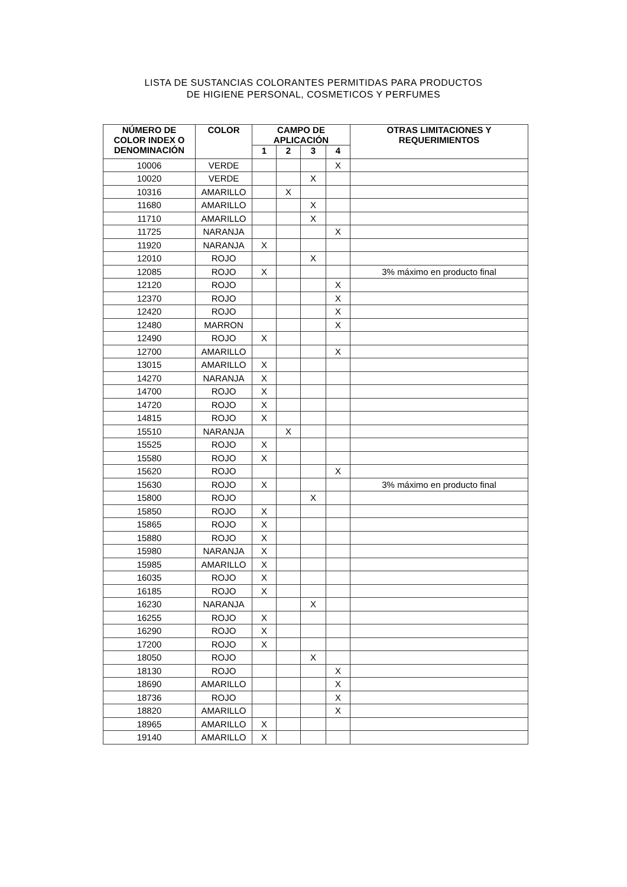LISTA DE SUSTANCIAS COLORANTES PERMITIDAS PARA PRODUCTOS
DE HIGIENE PERSONAL, COSMETICOS Y PERFUMES
| NÚMERO DE COLOR INDEX O DENOMINACIÓN | COLOR | CAMPO DE APLICACIÓN | | | | OTRAS LIMITACIONES Y REQUERIMIENTOS |
| --- | --- | --- | --- | --- | --- | --- |
| | | 1 | 2 | 3 | 4 | |
| 10006 | VERDE | | | | X | |
| 10020 | VERDE | | | X | | |
| 10316 | AMARILLO | | X | | | |
| 11680 | AMARILLO | | | X | | |
| 11710 | AMARILLO | | | X | | |
| 11725 | NARANJA | | | | X | |
| 11920 | NARANJA | X | | | | |
| 12010 | ROJO | | | X | | |
| 12085 | ROJO | X | | | | 3% máximo en producto final |
| 12120 | ROJO | | | | X | |
| 12370 | ROJO | | | | X | |
| 12420 | ROJO | | | | X | |
| 12480 | MARRON | | | | X | |
| 12490 | ROJO | X | | | | |
| 12700 | AMARILLO | | | | X | |
| 13015 | AMARILLO | X | | | | |
| 14270 | NARANJA | X | | | | |
| 14700 | ROJO | X | | | | |
| 14720 | ROJO | X | | | | |
| 14815 | ROJO | X | | | | |
| 15510 | NARANJA | | X | | | |
| 15525 | ROJO | X | | | | |
| 15580 | ROJO | X | | | | |
| 15620 | ROJO | | | | X | |
| 15630 | ROJO | X | | | | 3% máximo en producto final |
| 15800 | ROJO | | | X | | |
| 15850 | ROJO | X | | | | |
| 15865 | ROJO | X | | | | |
| 15880 | ROJO | X | | | | |
| 15980 | NARANJA | X | | | | |
| 15985 | AMARILLO | X | | | | |
| 16035 | ROJO | X | | | | |
| 16185 | ROJO | X | | | | |
| 16230 | NARANJA | | | X | | |
| 16255 | ROJO | X | | | | |
| 16290 | ROJO | X | | | | |
| 17200 | ROJO | X | | | | |
| 18050 | ROJO | | | X | | |
| 18130 | ROJO | | | | X | |
| 18690 | AMARILLO | | | | X | |
| 18736 | ROJO | | | | X | |
| 18820 | AMARILLO | | | | X | |
| 18965 | AMARILLO | X | | | | |
| 19140 | AMARILLO | X | | | | |